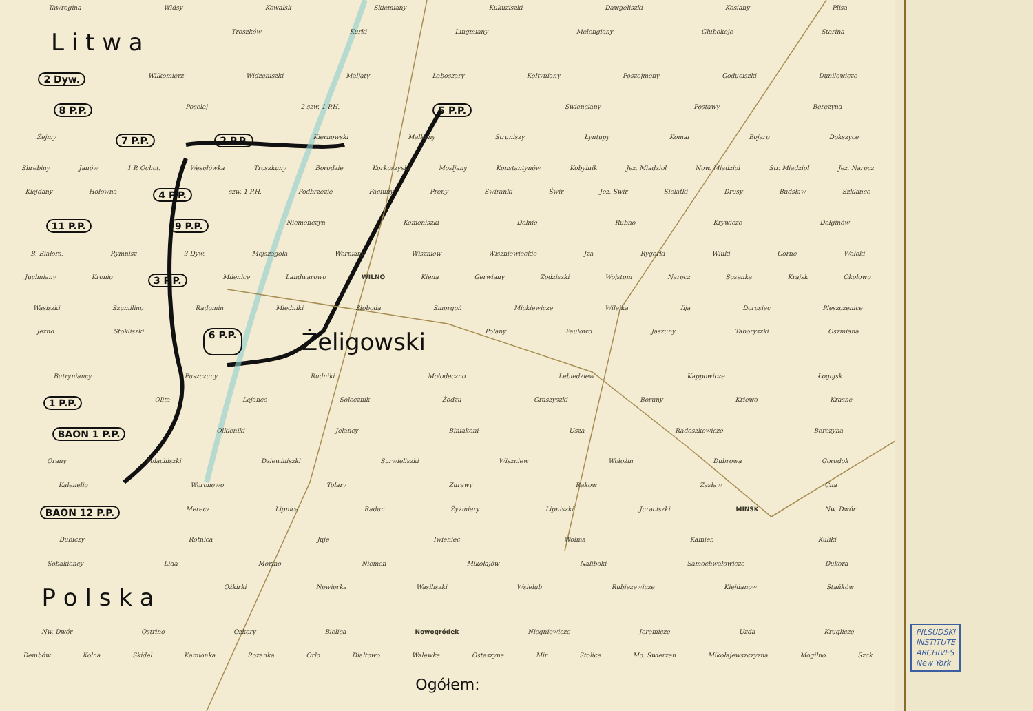Tawrogina Widsy Kowalsk Skiemiany Kukuziszki Dawgeliszki Kosiany Plisa
L i t w a Troszków Kurki Lingmiany Melengiany Glubokoje Starina
2 Dyw. Wilkomierz Widzeniszki Maljaty Laboszary Kołtyniany Poszejmeny Goduciszki Dunilowicze
8 P.P. Poselaj 2 szw. 1 P.H. 5 P.P. Swienciany Postawy Berezyna
Żejmy 7 P.P. 2 P.P. Kiernowski Malkuny Struniszy Łyntupy Komai Bojaro Dokszyce
Shrebiny Janów 1 P. Ochot. Wesołówka Troszkuny Borodzie Korkoszyski Mosljany Konstantynów Kobylnik Jez. Miadziol Now. Miadziol Str. Miadziol Jez. Narocz
Kiejdany Hołowna 4 P.P. szw. 1 P.H. Podbrzezie Faciuny Preny Swiranki Świr Jez. Swir Sielatki Drusy Budsław Szklance
11 P.P. 9 P.P. Niemenczyn Kemeniszki Dolnie Rubno Krywicze Dołginów
B. Białors. Rymnisz 3 Dyw. Mejszagoła Worniany Wiszniew Wiszniewieckie Jza Rygorki Wiuki Gorne Wołoki
Juchniany Kronio 3 P.P. Milenice Landwarowo WILNO Kiena Gerwiany Zodziszki Wojstom Narocz Sosenka Krajsk Okołowo
Wasiszki Szumilino Radomin Miedniki Słoboda Smorgoń Mickiewicze Wilejka Ilja Dorosiec Pleszczenice
Jezno Stokliszki 6 P.P. Żeligowski Polany Paulowo Jaszuny Taboryszki Oszmiana
Butryniancy Puszczuny Rudniki Mołodeczno Lebiedziew Kappowicze Łogojsk
1 P.P. Olita Lejance Solecznik Żodzu Graszyszki Boruny Kriewo Krasne
BAON 1 P.P. Olkieniki Jelancy Biniakoni Usza Radoszkowicze Berezyna
Orany Polachiszki Dziewiniszki Surwieliszki Wiszniew Wołożin Dubrowa Gorodok
Kalenelio Woronowo Tolary Żurawy Rakow Zasław Cna
BAON 12 P.P. Merecz Lipnica Radun Żyżmiery Lipniszki Juraciszki MINSK Nw. Dwór
Dubiczy Rotnica Juje Iwieniec Wołma Kamien Kuliki
Sobakiency Lida Morino Niemen Mikołajów Naliboki Samochwałowicze Dukora
P o l s k a Ożkirki Nowiorka Wasiliszki Wsielub Rubiezewicze Kiejdanow Stańków
Nw. Dwór Ostrino Ozkory Bielica Nowogródek Niegniewicze Jeremicze Uzda Kruglicze
Dembów Kolna Skidel Kamionka Rozanka Orlo Dialtowo Walewka Ostaszyna Mir Stolice Mo. Swierzen Mikołajewszczyzna Mogilno Szck
Ogółem:
PILSUDSKI
INSTITUTE
ARCHIVES
New York